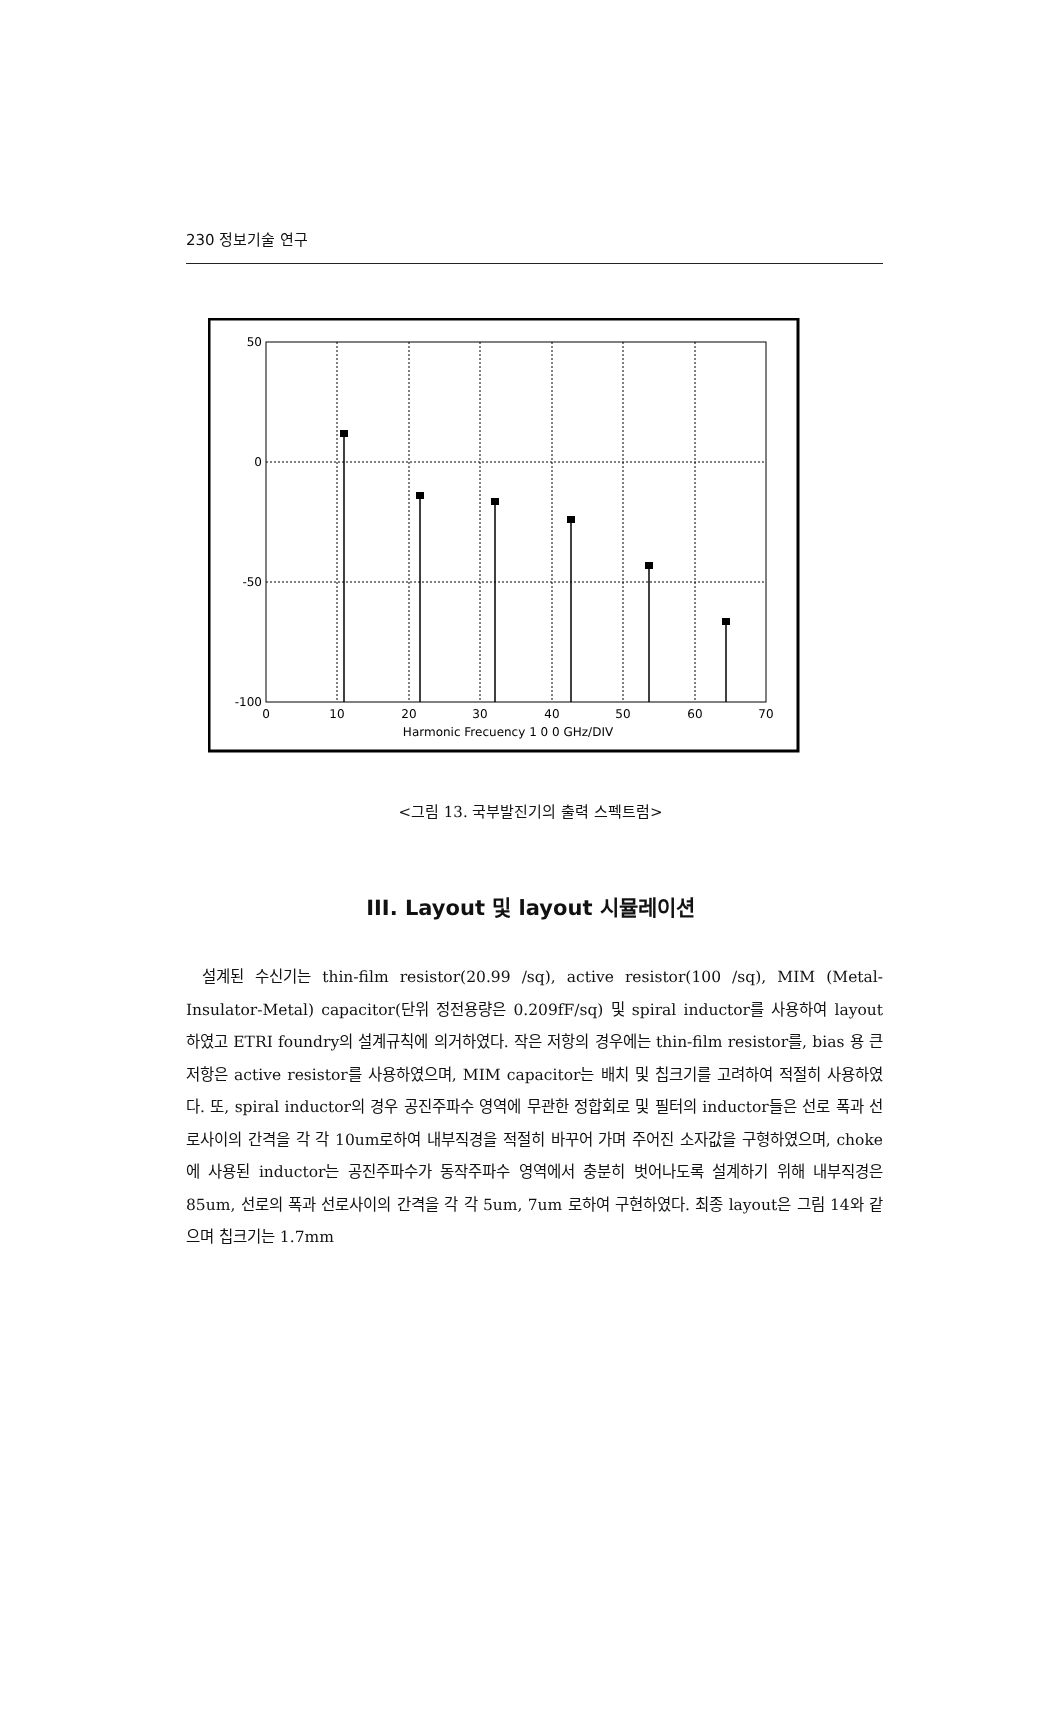230 정보기술 연구
50
0
-50
-100
0
10
20
30
40
50
60
70
Harmonic Frecuency 1 0 0 GHz/DIV
<그림 13. 국부발진기의 출력 스펙트럼>
III. Layout 및 layout 시뮬레이션
설계된 수신기는 thin-film resistor(20.99 /sq), active resistor(100 /sq), MIM (Metal-Insulator-Metal) capacitor(단위 정전용량은 0.209fF/sq) 및 spiral inductor를 사용하여 layout 하였고 ETRI foundry의 설계규칙에 의거하였다. 작은 저항의 경우에는 thin-film resistor를, bias 용 큰 저항은 active resistor를 사용하였으며, MIM capacitor는 배치 및 칩크기를 고려하여 적절히 사용하였다. 또, spiral inductor의 경우 공진주파수 영역에 무관한 정합회로 및 필터의 inductor들은 선로 폭과 선로사이의 간격을 각 각 10um로하여 내부직경을 적절히 바꾸어 가며 주어진 소자값을 구형하였으며, choke에 사용된 inductor는 공진주파수가 동작주파수 영역에서 충분히 벗어나도록 설계하기 위해 내부직경은 85um, 선로의 폭과 선로사이의 간격을 각 각 5um, 7um 로하여 구현하였다. 최종 layout은 그림 14와 같으며 칩크기는 1.7mm